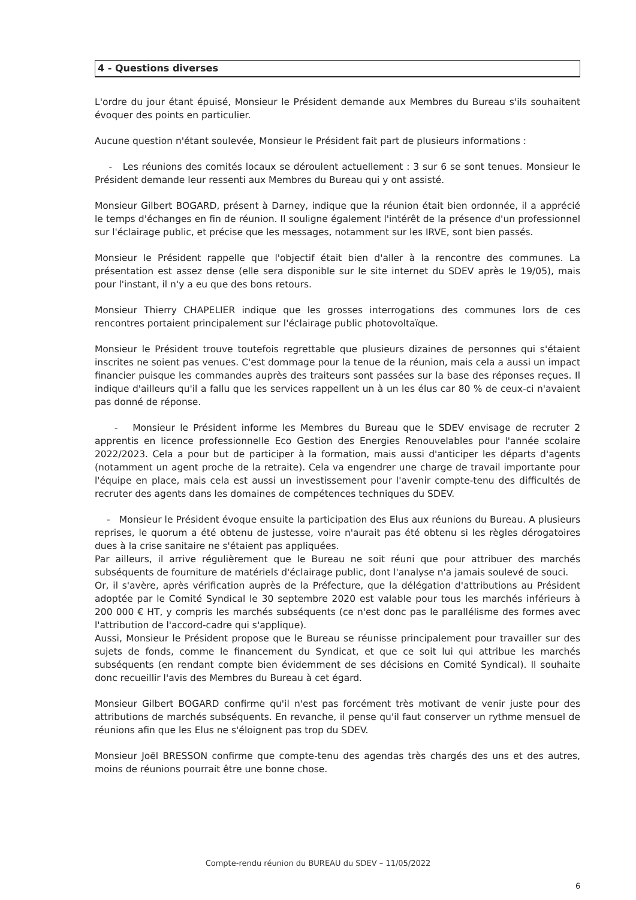4 - Questions diverses
L'ordre du jour étant épuisé, Monsieur le Président demande aux Membres du Bureau s'ils souhaitent évoquer des points en particulier.
Aucune question n'étant soulevée, Monsieur le Président fait part de plusieurs informations :
- Les réunions des comités locaux se déroulent actuellement : 3 sur 6 se sont tenues. Monsieur le Président demande leur ressenti aux Membres du Bureau qui y ont assisté.
Monsieur Gilbert BOGARD, présent à Darney, indique que la réunion était bien ordonnée, il a apprécié le temps d'échanges en fin de réunion. Il souligne également l'intérêt de la présence d'un professionnel sur l'éclairage public, et précise que les messages, notamment sur les IRVE, sont bien passés.
Monsieur le Président rappelle que l'objectif était bien d'aller à la rencontre des communes. La présentation est assez dense (elle sera disponible sur le site internet du SDEV après le 19/05), mais pour l'instant, il n'y a eu que des bons retours.
Monsieur Thierry CHAPELIER indique que les grosses interrogations des communes lors de ces rencontres portaient principalement sur l'éclairage public photovoltaïque.
Monsieur le Président trouve toutefois regrettable que plusieurs dizaines de personnes qui s'étaient inscrites ne soient pas venues. C'est dommage pour la tenue de la réunion, mais cela a aussi un impact financier puisque les commandes auprès des traiteurs sont passées sur la base des réponses reçues. Il indique d'ailleurs qu'il a fallu que les services rappellent un à un les élus car 80 % de ceux-ci n'avaient pas donné de réponse.
- Monsieur le Président informe les Membres du Bureau que le SDEV envisage de recruter 2 apprentis en licence professionnelle Eco Gestion des Energies Renouvelables pour l'année scolaire 2022/2023. Cela a pour but de participer à la formation, mais aussi d'anticiper les départs d'agents (notamment un agent proche de la retraite). Cela va engendrer une charge de travail importante pour l'équipe en place, mais cela est aussi un investissement pour l'avenir compte-tenu des difficultés de recruter des agents dans les domaines de compétences techniques du SDEV.
- Monsieur le Président évoque ensuite la participation des Elus aux réunions du Bureau. A plusieurs reprises, le quorum a été obtenu de justesse, voire n'aurait pas été obtenu si les règles dérogatoires dues à la crise sanitaire ne s'étaient pas appliquées.
Par ailleurs, il arrive régulièrement que le Bureau ne soit réuni que pour attribuer des marchés subséquents de fourniture de matériels d'éclairage public, dont l'analyse n'a jamais soulevé de souci.
Or, il s'avère, après vérification auprès de la Préfecture, que la délégation d'attributions au Président adoptée par le Comité Syndical le 30 septembre 2020 est valable pour tous les marchés inférieurs à 200 000 € HT, y compris les marchés subséquents (ce n'est donc pas le parallélisme des formes avec l'attribution de l'accord-cadre qui s'applique).
Aussi, Monsieur le Président propose que le Bureau se réunisse principalement pour travailler sur des sujets de fonds, comme le financement du Syndicat, et que ce soit lui qui attribue les marchés subséquents (en rendant compte bien évidemment de ses décisions en Comité Syndical). Il souhaite donc recueillir l'avis des Membres du Bureau à cet égard.
Monsieur Gilbert BOGARD confirme qu'il n'est pas forcément très motivant de venir juste pour des attributions de marchés subséquents. En revanche, il pense qu'il faut conserver un rythme mensuel de réunions afin que les Elus ne s'éloignent pas trop du SDEV.
Monsieur Joël BRESSON confirme que compte-tenu des agendas très chargés des uns et des autres, moins de réunions pourrait être une bonne chose.
Compte-rendu réunion du BUREAU du SDEV – 11/05/2022
6